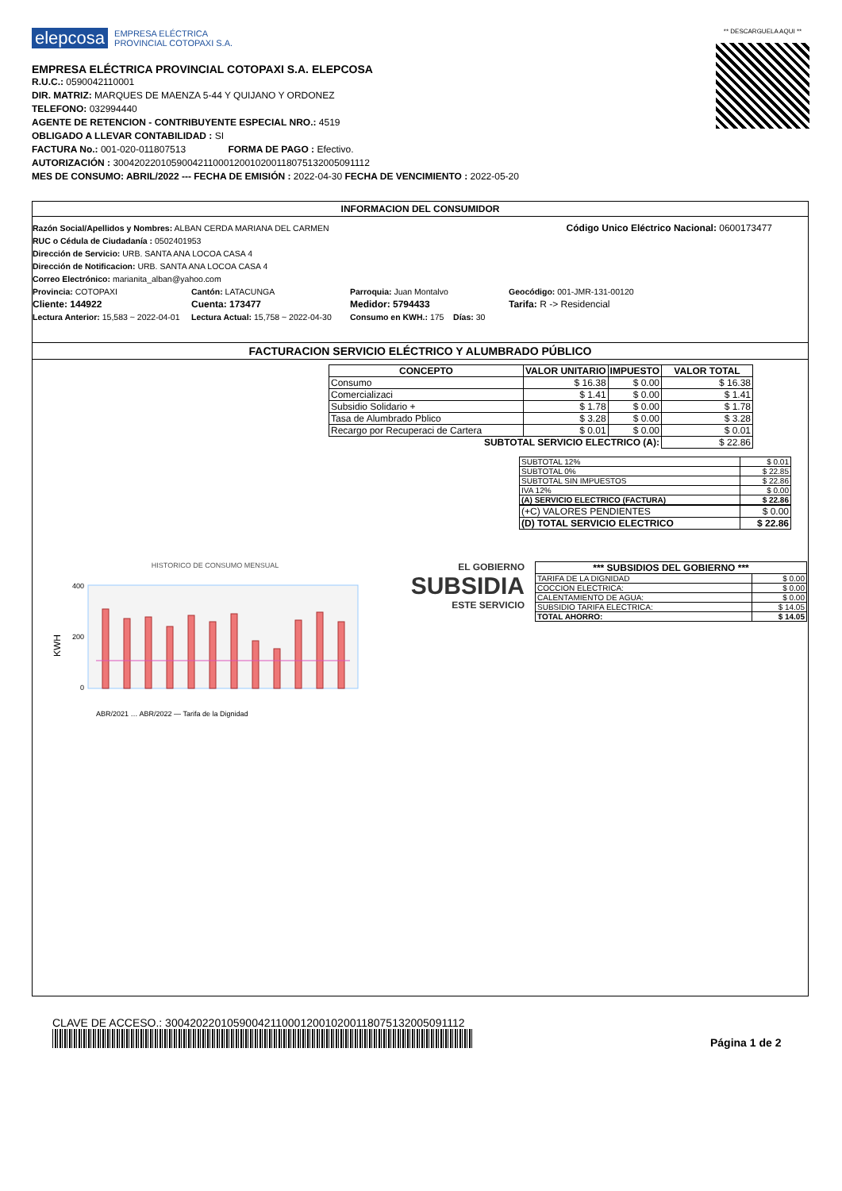elepcosa EMPRESA ELÉCTRICA
PROVINCIAL COTOPAXI S.A.
** DESCARGUELA AQUI **
EMPRESA ELÉCTRICA PROVINCIAL COTOPAXI S.A. ELEPCOSA
R.U.C.: 0590042110001
DIR. MATRIZ: MARQUES DE MAENZA 5-44 Y QUIJANO Y ORDONEZ
TELEFONO: 032994440
AGENTE DE RETENCION - CONTRIBUYENTE ESPECIAL NRO.: 4519
OBLIGADO A LLEVAR CONTABILIDAD : SI
FACTURA No.: 001-020-011807513 FORMA DE PAGO : Efectivo.
AUTORIZACIÓN : 3004202201059004211000120010200118075132005091112
MES DE CONSUMO: ABRIL/2022 --- FECHA DE EMISIÓN : 2022-04-30 FECHA DE VENCIMIENTO : 2022-05-20
INFORMACION DEL CONSUMIDOR
Razón Social/Apellidos y Nombres: ALBAN CERDA MARIANA DEL CARMEN Código Unico Eléctrico Nacional: 0600173477
RUC o Cédula de Ciudadanía : 0502401953
Dirección de Servicio: URB. SANTA ANA LOCOA CASA 4
Dirección de Notificacion: URB. SANTA ANA LOCOA CASA 4
Correo Electrónico: marianita_alban@yahoo.com
Provincia: COTOPAXI Cantón: LATACUNGA Parroquia: Juan Montalvo Geocódigo: 001-JMR-131-00120
Cliente: 144922 Cuenta: 173477 Medidor: 5794433 Tarifa: R -> Residencial
Lectura Anterior: 15,583 ~ 2022-04-01
Lectura Actual: 15,758 ~ 2022-04-30
Consumo en KWH.: 175 Días: 30
FACTURACION SERVICIO ELÉCTRICO Y ALUMBRADO PÚBLICO
| CONCEPTO | VALOR UNITARIO | IMPUESTO | VALOR TOTAL |
| --- | --- | --- | --- |
| Consumo | $ 16.38 | $ 0.00 | $ 16.38 |
| Comercializaci | $ 1.41 | $ 0.00 | $ 1.41 |
| Subsidio Solidario + | $ 1.78 | $ 0.00 | $ 1.78 |
| Tasa de Alumbrado Pblico | $ 3.28 | $ 0.00 | $ 3.28 |
| Recargo por Recuperaci de Cartera | $ 0.01 | $ 0.00 | $ 0.01 |
| SUBTOTAL SERVICIO ELECTRICO (A): | | | $ 22.86 |
| SUBTOTAL 12% | $ 0.01 |
| SUBTOTAL 0% | $ 22.85 |
| SUBTOTAL SIN IMPUESTOS | $ 22.86 |
| IVA 12% | $ 0.00 |
| (A) SERVICIO ELECTRICO (FACTURA) | $ 22.86 |
| (+C) VALORES PENDIENTES | $ 0.00 |
| (D) TOTAL SERVICIO ELECTRICO | $ 22.86 |
HISTORICO DE CONSUMO MENSUAL
400
200
0
KWH
ABR/2021 … ABR/2022 — Tarifa de la Dignidad
EL GOBIERNO
SUBSIDIA
ESTE SERVICIO
| *** SUBSIDIOS DEL GOBIERNO *** | |
| --- | --- |
| TARIFA DE LA DIGNIDAD | $ 0.00 |
| COCCION ELECTRICA: | $ 0.00 |
| CALENTAMIENTO DE AGUA: | $ 0.00 |
| SUBSIDIO TARIFA ELECTRICA: | $ 14.05 |
| TOTAL AHORRO: | $ 14.05 |
CLAVE DE ACCESO.: 3004202201059004211000120010200118075132005091112
Página 1 de 2